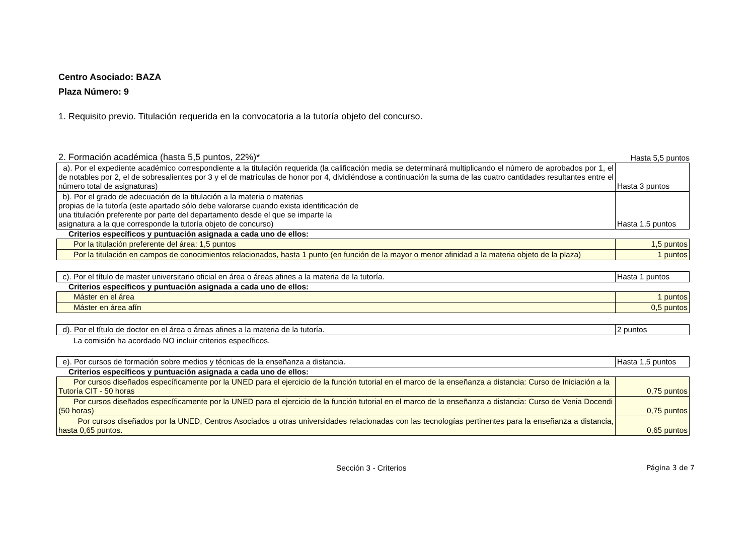Centro Asociado: BAZA
Plaza Número: 9
1. Requisito previo. Titulación requerida en la convocatoria a la tutoría objeto del concurso.
2. Formación académica (hasta 5,5 puntos, 22%)* Hasta 5,5 puntos
| a). Por el expediente académico correspondiente a la titulación requerida (la calificación media se determinará multiplicando el número de aprobados por 1, el de notables por 2, el de sobresalientes por 3 y el de matrículas de honor por 4, dividiéndose a continuación la suma de las cuatro cantidades resultantes entre el número total de asignaturas) | Hasta 3 puntos |
| b). Por el grado de adecuación de la titulación a la materia o materias propias de la tutoría (este apartado sólo debe valorarse cuando exista identificación de una titulación preferente por parte del departamento desde el que se imparte la asignatura a la que corresponde la tutoría objeto de concurso) | Hasta 1,5 puntos |
Criterios específicos y puntuación asignada a cada uno de ellos:
| Por la titulación preferente del área: 1,5 puntos | 1,5 puntos |
| Por la titulación en campos de conocimientos relacionados, hasta 1 punto (en función de la mayor o menor afinidad a la materia objeto de la plaza) | 1 puntos |
| c). Por el título de master universitario oficial en área o áreas afines a la materia de la tutoría. | Hasta 1 puntos |
Criterios específicos y puntuación asignada a cada uno de ellos:
| Máster en el área | 1 puntos |
| Máster en área afín | 0,5 puntos |
| d). Por el título de doctor en el área o áreas afines a la materia de la tutoría. | 2 puntos |
La comisión ha acordado NO incluir criterios específicos.
| e). Por cursos de formación sobre medios y técnicas de la enseñanza a distancia. | Hasta 1,5 puntos |
Criterios específicos y puntuación asignada a cada uno de ellos:
| Por cursos diseñados específicamente por la UNED para el ejercicio de la función tutorial en el marco de la enseñanza a distancia: Curso de Iniciación a la Tutoría CIT - 50 horas | 0,75 puntos |
| Por cursos diseñados específicamente por la UNED para el ejercicio de la función tutorial en el marco de la enseñanza a distancia: Curso de Venia Docendi (50 horas) | 0,75 puntos |
| Por cursos diseñados por la UNED, Centros Asociados u otras universidades relacionadas con las tecnologías pertinentes para la enseñanza a distancia, hasta 0,65 puntos. | 0,65 puntos |
Sección 3 - Criterios Página 3 de 7